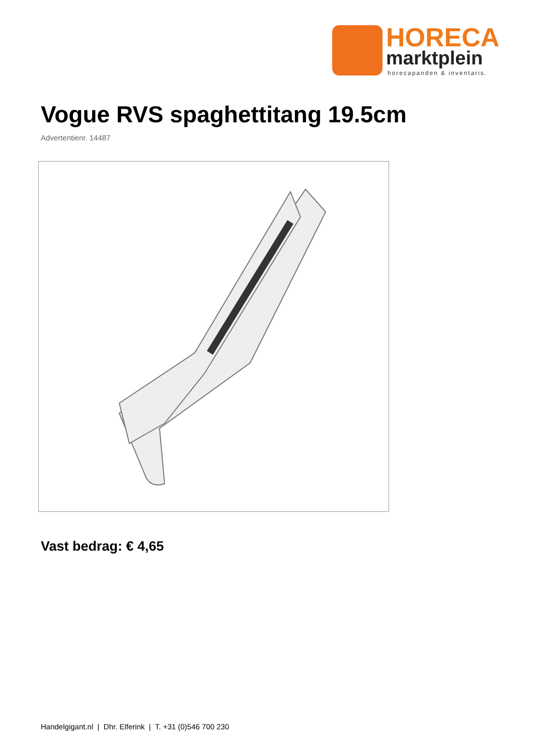HORECA
marktplein
horecapanden & inventaris.
Vogue RVS spaghettitang 19.5cm
Advertentienr. 14487
Vast bedrag: € 4,65
Handelgigant.nl | Dhr. Elferink | T. +31 (0)546 700 230